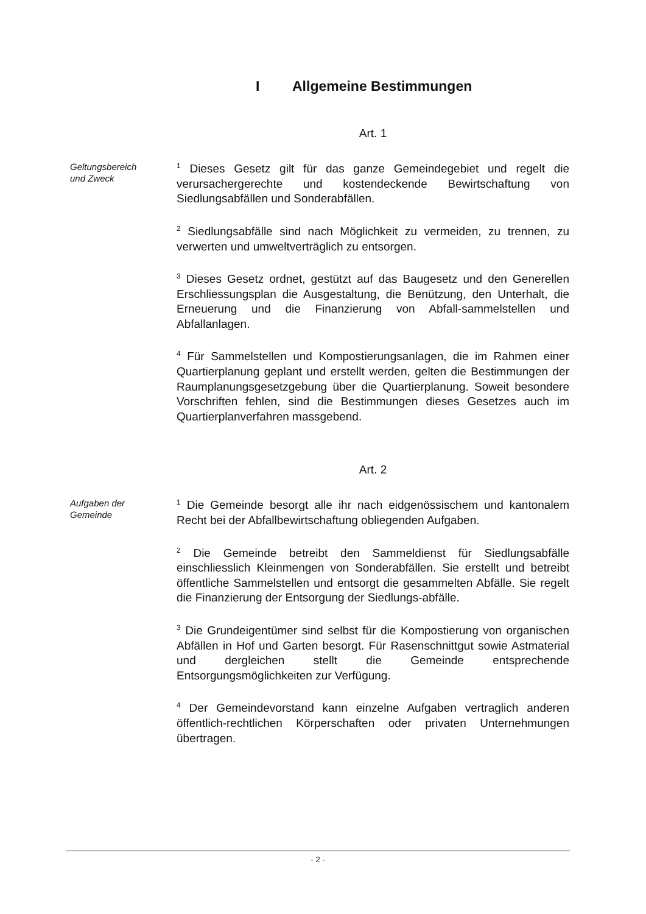I Allgemeine Bestimmungen
Art. 1
Geltungsbereich
und Zweck
<sup>1</sup> Dieses Gesetz gilt für das ganze Gemeindegebiet und regelt die verursachergerechte und kostendeckende Bewirtschaftung von Siedlungsabfällen und Sonderabfällen.
<sup>2</sup> Siedlungsabfälle sind nach Möglichkeit zu vermeiden, zu trennen, zu verwerten und umweltverträglich zu entsorgen.
<sup>3</sup> Dieses Gesetz ordnet, gestützt auf das Baugesetz und den Generellen Erschliessungsplan die Ausgestaltung, die Benützung, den Unterhalt, die Erneuerung und die Finanzierung von Abfall-sammelstellen und Abfallanlagen.
<sup>4</sup> Für Sammelstellen und Kompostierungsanlagen, die im Rahmen einer Quartierplanung geplant und erstellt werden, gelten die Bestimmungen der Raumplanungsgesetzgebung über die Quartierplanung. Soweit besondere Vorschriften fehlen, sind die Bestimmungen dieses Gesetzes auch im Quartierplanverfahren massgebend.
Art. 2
Aufgaben der
Gemeinde
<sup>1</sup> Die Gemeinde besorgt alle ihr nach eidgenössischem und kantonalem Recht bei der Abfallbewirtschaftung obliegenden Aufgaben.
<sup>2</sup> Die Gemeinde betreibt den Sammeldienst für Siedlungsabfälle einschliesslich Kleinmengen von Sonderabfällen. Sie erstellt und betreibt öffentliche Sammelstellen und entsorgt die gesammelten Abfälle. Sie regelt die Finanzierung der Entsorgung der Siedlungs-abfälle.
<sup>3</sup> Die Grundeigentümer sind selbst für die Kompostierung von organischen Abfällen in Hof und Garten besorgt. Für Rasenschnittgut sowie Astmaterial und dergleichen stellt die Gemeinde entsprechende Entsorgungsmöglichkeiten zur Verfügung.
<sup>4</sup> Der Gemeindevorstand kann einzelne Aufgaben vertraglich anderen öffentlich-rechtlichen Körperschaften oder privaten Unternehmungen übertragen.
- 2 -